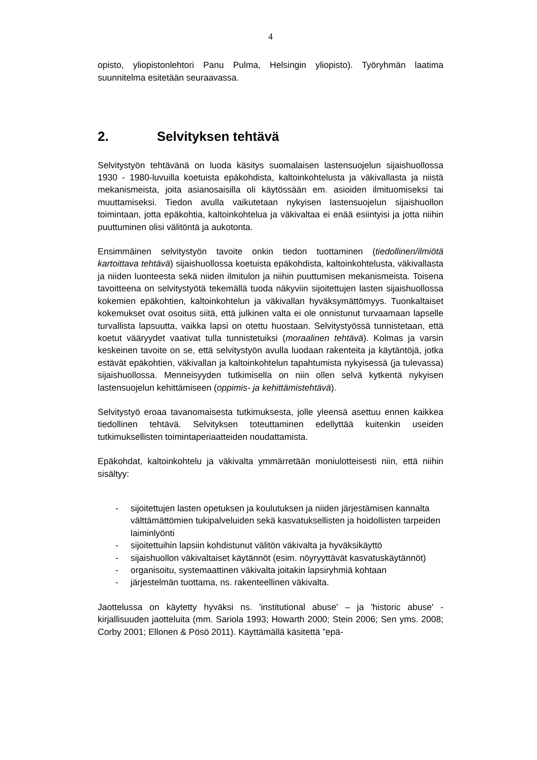4
opisto, yliopistonlehtori Panu Pulma, Helsingin yliopisto). Työryhmän laatima suunnitelma esitetään seuraavassa.
2. Selvityksen tehtävä
Selvitystyön tehtävänä on luoda käsitys suomalaisen lastensuojelun sijaishuollossa 1930 - 1980-luvuilla koetuista epäkohdista, kaltoinkohtelusta ja väkivallasta ja niistä mekanismeista, joita asianosaisilla oli käytössään em. asioiden ilmituomiseksi tai muuttamiseksi. Tiedon avulla vaikutetaan nykyisen lastensuojelun sijaishuollon toimintaan, jotta epäkohtia, kaltoinkohtelua ja väkivaltaa ei enää esiintyisi ja jotta niihin puuttuminen olisi välitöntä ja aukotonta.
Ensimmäinen selvitystyön tavoite onkin tiedon tuottaminen (tiedollinen/ilmiötä kartoittava tehtävä) sijaishuollossa koetuista epäkohdista, kaltoinkohtelusta, väkivallasta ja niiden luonteesta sekä niiden ilmitulon ja niihin puuttumisen mekanismeista. Toisena tavoitteena on selvitystyötä tekemällä tuoda näkyviin sijoitettujen lasten sijaishuollossa kokemien epäkohtien, kaltoinkohtelun ja väkivallan hyväksymättömyys. Tuonkaltaiset kokemukset ovat osoitus siitä, että julkinen valta ei ole onnistunut turvaamaan lapselle turvallista lapsuutta, vaikka lapsi on otettu huostaan. Selvitystyössä tunnistetaan, että koetut vääryydet vaativat tulla tunnistetuiksi (moraalinen tehtävä). Kolmas ja varsin keskeinen tavoite on se, että selvitystyön avulla luodaan rakenteita ja käytäntöjä, jotka estävät epäkohtien, väkivallan ja kaltoinkohtelun tapahtumista nykyisessä (ja tulevassa) sijaishuollossa. Menneisyyden tutkimisella on niin ollen selvä kytkentä nykyisen lastensuojelun kehittämiseen (oppimis- ja kehittämistehtävä).
Selvitystyö eroaa tavanomaisesta tutkimuksesta, jolle yleensä asettuu ennen kaikkea tiedollinen tehtävä. Selvityksen toteuttaminen edellyttää kuitenkin useiden tutkimuksellisten toimintaperiaatteiden noudattamista.
Epäkohdat, kaltoinkohtelu ja väkivalta ymmärretään moniulotteisesti niin, että niihin sisältyy:
- sijoitettujen lasten opetuksen ja koulutuksen ja niiden järjestämisen kannalta välttämättömien tukipalveluiden sekä kasvatuksellisten ja hoidollisten tarpeiden laiminlyönti
- sijoitettuihin lapsiin kohdistunut välitön väkivalta ja hyväksikäyttö
- sijaishuollon väkivaltaiset käytännöt (esim. nöyryyttävät kasvatuskäytännöt)
- organisoitu, systemaattinen väkivalta joitakin lapsiryhmiä kohtaan
- järjestelmän tuottama, ns. rakenteellinen väkivalta.
Jaottelussa on käytetty hyväksi ns. 'institutional abuse' – ja 'historic abuse' -kirjallisuuden jaotteluita (mm. Sariola 1993; Howarth 2000; Stein 2006; Sen yms. 2008; Corby 2001; Ellonen & Pösö 2011). Käyttämällä käsitettä ”epä-